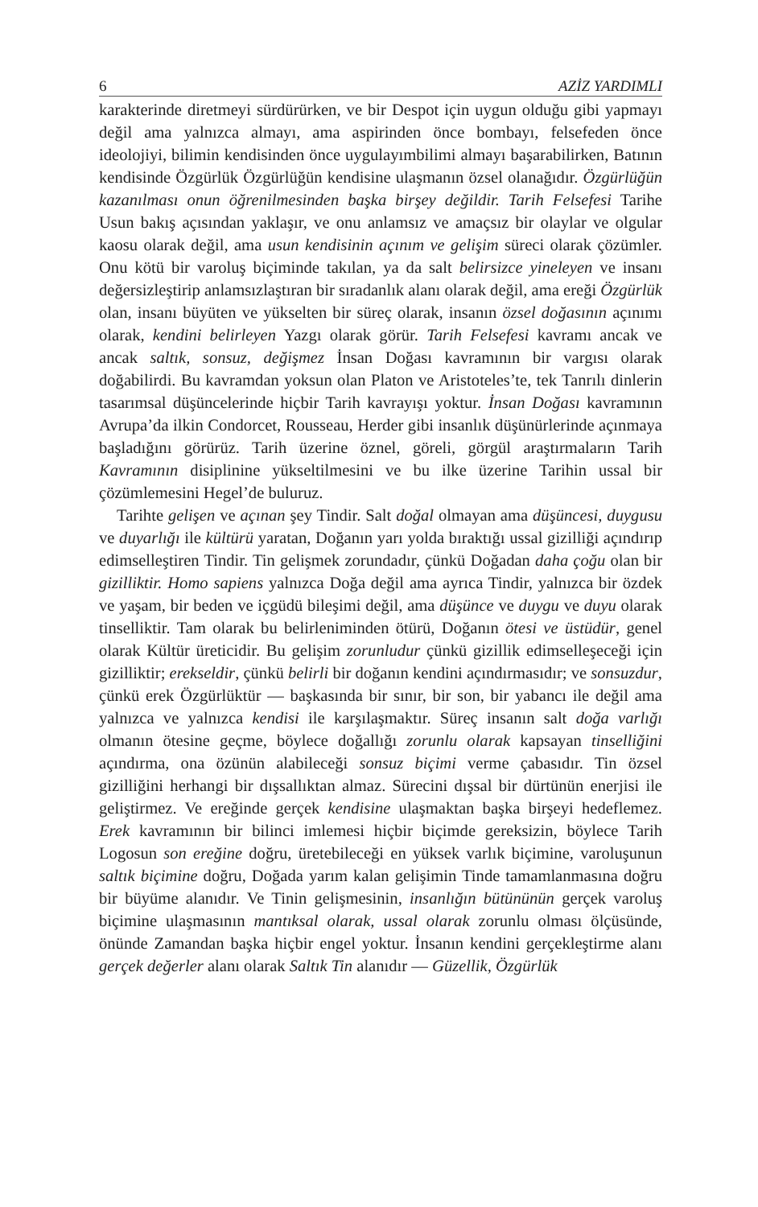6 AZİZ YARDIMLI
karakterinde diretmeyi sürdürürken, ve bir Despot için uygun olduğu gibi yapmayı değil ama yalnızca almayı, ama aspirinden önce bombayı, felsefeden önce ideolojiyi, bilimin kendisinden önce uygulayımbilimi almayı başarabilirken, Batının kendisinde Özgürlük Özgürlüğün kendisine ulaşmanın özsel olanağıdır. Özgürlüğün kazanılması onun öğrenilmesinden başka birşey değildir. Tarih Felsefesi Tarihe Usun bakış açısından yaklaşır, ve onu anlamsız ve amaçsız bir olaylar ve olgular kaosu olarak değil, ama usun kendisinin açınım ve gelişim süreci olarak çözümler. Onu kötü bir varoluş biçiminde takılan, ya da salt belirsizce yineleyen ve insanı değersizleştirip anlamsızlaştıran bir sıradanlık alanı olarak değil, ama ereği Özgürlük olan, insanı büyüten ve yükselten bir süreç olarak, insanın özsel doğasının açınımı olarak, kendini belirleyen Yazgı olarak görür. Tarih Felsefesi kavramı ancak ve ancak saltık, sonsuz, değişmez İnsan Doğası kavramının bir vargısı olarak doğabilirdi. Bu kavramdan yoksun olan Platon ve Aristoteles’te, tek Tanrılı dinlerin tasarımsal düşüncelerinde hiçbir Tarih kavrayışı yoktur. İnsan Doğası kavramının Avrupa’da ilkin Condorcet, Rousseau, Herder gibi insanlık düşünürlerinde açınmaya başladığını görürüz. Tarih üzerine öznel, göreli, görgül araştırmaların Tarih Kavramının disiplinine yükseltilmesini ve bu ilke üzerine Tarihin ussal bir çözümlemesini Hegel’de buluruz.
Tarihte gelişen ve açınan şey Tindir. Salt doğal olmayan ama düşüncesi, duygusu ve duyarlığı ile kültürü yaratan, Doğanın yarı yolda bıraktığı ussal gizilliği açındırıp edimselleştiren Tindir. Tin gelişmek zorundadır, çünkü Doğadan daha çoğu olan bir gizilliktir. Homo sapiens yalnızca Doğa değil ama ayrıca Tindir, yalnızca bir özdek ve yaşam, bir beden ve içgüdü bileşimi değil, ama düşünce ve duygu ve duyu olarak tinselliktir. Tam olarak bu belirleniminden ötürü, Doğanın ötesi ve üstüdür, genel olarak Kültür üreticidir. Bu gelişim zorunludur çünkü gizillik edimselleşeceği için gizilliktir; erekseldir, çünkü belirli bir doğanın kendini açındırmasıdır; ve sonsuzdur, çünkü erek Özgürlüktür — başkasında bir sınır, bir son, bir yabancı ile değil ama yalnızca ve yalnızca kendisi ile karşılaşmaktır. Süreç insanın salt doğa varlığı olmanın ötesine geçme, böylece doğallığı zorunlu olarak kapsayan tinselliğini açındırma, ona özünün alabileceği sonsuz biçimi verme çabasıdır. Tin özsel gizilliğini herhangi bir dışsallıktan almaz. Sürecini dışsal bir dürtünün enerjisi ile geliştirmez. Ve ereğinde gerçek kendisine ulaşmaktan başka birşeyi hedeflemez. Erek kavramının bir bilinci imlemesi hiçbir biçimde gereksizin, böylece Tarih Logosun son ereğine doğru, üretebileceği en yüksek varlık biçimine, varoluşunun saltık biçimine doğru, Doğada yarım kalan gelişimin Tinde tamamlanmasına doğru bir büyüme alanıdır. Ve Tinin gelişmesinin, insanlığın bütününün gerçek varoluş biçimine ulaşmasının mantıksal olarak, ussal olarak zorunlu olması ölçüsünde, önünde Zamandan başka hiçbir engel yoktur. İnsanın kendini gerçekleştirme alanı gerçek değerler alanı olarak Saltık Tin alanıdır — Güzellik, Özgürlük